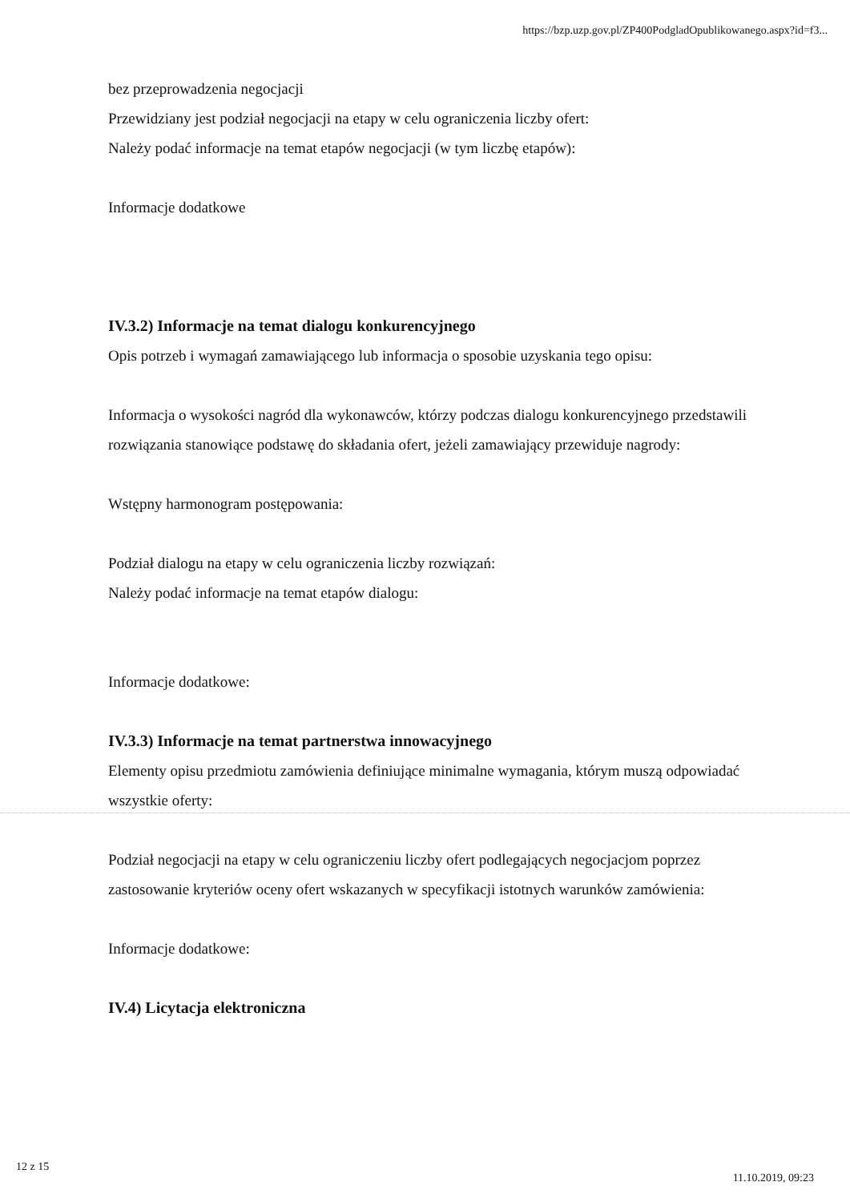https://bzp.uzp.gov.pl/ZP400PodgladOpublikowanego.aspx?id=f3...
bez przeprowadzenia negocjacji
Przewidziany jest podział negocjacji na etapy w celu ograniczenia liczby ofert:
Należy podać informacje na temat etapów negocjacji (w tym liczbę etapów):
Informacje dodatkowe
IV.3.2) Informacje na temat dialogu konkurencyjnego
Opis potrzeb i wymagań zamawiającego lub informacja o sposobie uzyskania tego opisu:
Informacja o wysokości nagród dla wykonawców, którzy podczas dialogu konkurencyjnego przedstawili rozwiązania stanowiące podstawę do składania ofert, jeżeli zamawiający przewiduje nagrody:
Wstępny harmonogram postępowania:
Podział dialogu na etapy w celu ograniczenia liczby rozwiązań:
Należy podać informacje na temat etapów dialogu:
Informacje dodatkowe:
IV.3.3) Informacje na temat partnerstwa innowacyjnego
Elementy opisu przedmiotu zamówienia definiujące minimalne wymagania, którym muszą odpowiadać wszystkie oferty:
Podział negocjacji na etapy w celu ograniczeniu liczby ofert podlegających negocjacjom poprzez zastosowanie kryteriów oceny ofert wskazanych w specyfikacji istotnych warunków zamówienia:
Informacje dodatkowe:
IV.4) Licytacja elektroniczna
12 z 15
11.10.2019, 09:23